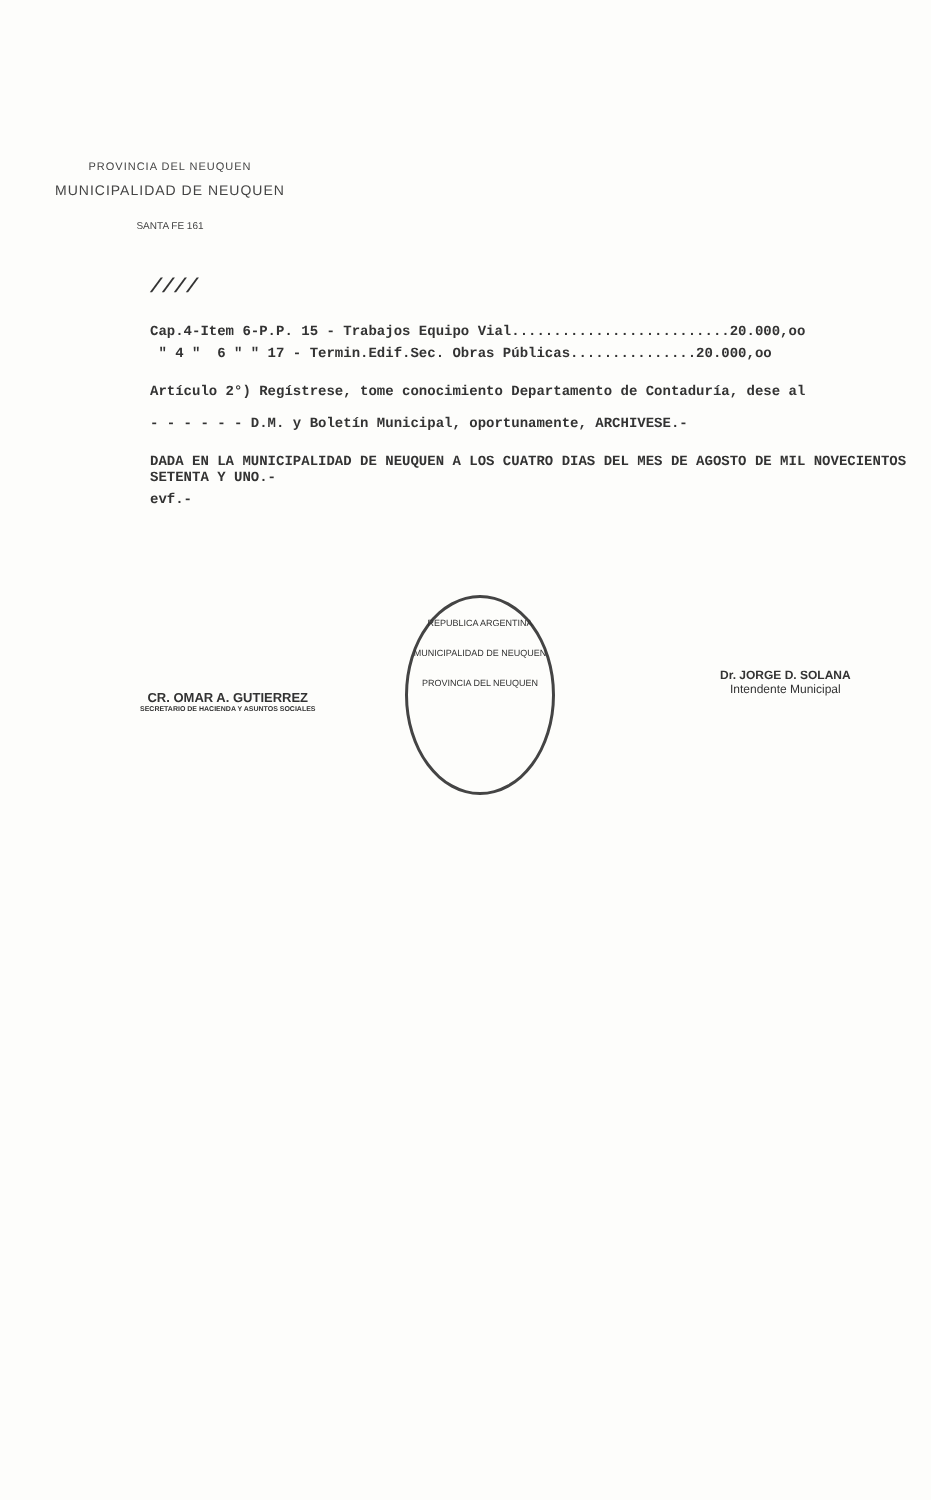PROVINCIA DEL NEUQUEN
MUNICIPALIDAD DE NEUQUEN
SANTA FE 161
////
Cap.4-Item 6-P.P. 15 - Trabajos Equipo Vial..........................20.000,oo
" 4 " 6 " " 17 - Termin.Edif.Sec. Obras Públicas...............20.000,oo
Artículo 2°) Regístrese, tome conocimiento Departamento de Contaduría, dese al
- - - - - - D.M. y Boletín Municipal, oportunamente, ARCHIVESE.-
DADA EN LA MUNICIPALIDAD DE NEUQUEN A LOS CUATRO DIAS DEL MES DE AGOSTO DE MIL NOVECIENTOS SETENTA Y UNO.-
evf.-
REPUBLICA ARGENTINA
MUNICIPALIDAD DE NEUQUEN
PROVINCIA DEL NEUQUEN
CR. OMAR A. GUTIERREZ
SECRETARIO DE HACIENDA Y ASUNTOS SOCIALES
Dr. JORGE D. SOLANA
Intendente Municipal